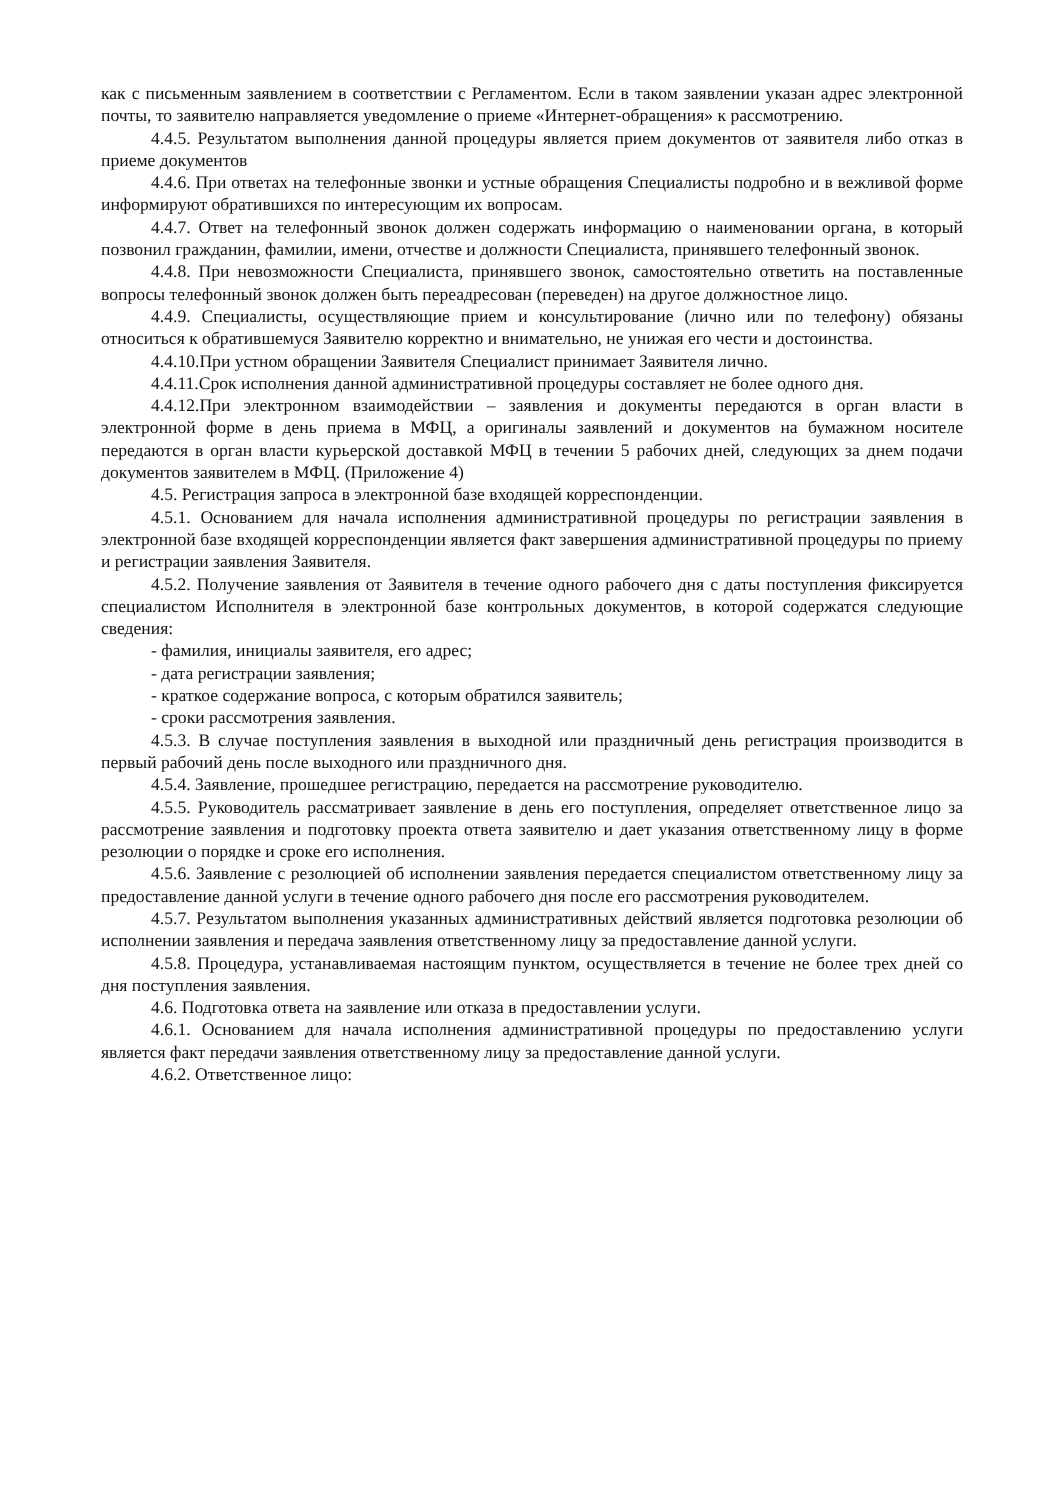как с письменным заявлением в соответствии с Регламентом. Если в таком заявлении указан адрес электронной почты, то заявителю направляется уведомление о приеме «Интернет-обращения» к рассмотрению.
4.4.5. Результатом выполнения данной процедуры является прием документов от заявителя либо отказ в приеме документов
4.4.6. При ответах на телефонные звонки и устные обращения Специалисты подробно и в вежливой форме информируют обратившихся по интересующим их вопросам.
4.4.7. Ответ на телефонный звонок должен содержать информацию о наименовании органа, в который позвонил гражданин, фамилии, имени, отчестве и должности Специалиста, принявшего телефонный звонок.
4.4.8. При невозможности Специалиста, принявшего звонок, самостоятельно ответить на поставленные вопросы телефонный звонок должен быть переадресован (переведен) на другое должностное лицо.
4.4.9. Специалисты, осуществляющие прием и консультирование (лично или по телефону) обязаны относиться к обратившемуся Заявителю корректно и внимательно, не унижая его чести и достоинства.
4.4.10.При устном обращении Заявителя Специалист принимает Заявителя лично.
4.4.11.Срок исполнения данной административной процедуры составляет не более одного дня.
4.4.12.При электронном взаимодействии – заявления и документы передаются в орган власти в электронной форме в день приема в МФЦ, а оригиналы заявлений и документов на бумажном носителе передаются в орган власти курьерской доставкой МФЦ в течении 5 рабочих дней, следующих за днем подачи документов заявителем в МФЦ. (Приложение 4)
4.5. Регистрация запроса в электронной базе входящей корреспонденции.
4.5.1. Основанием для начала исполнения административной процедуры по регистрации заявления в электронной базе входящей корреспонденции является факт завершения административной процедуры по приему и регистрации заявления Заявителя.
4.5.2. Получение заявления от Заявителя в течение одного рабочего дня с даты поступления фиксируется специалистом Исполнителя в электронной базе контрольных документов, в которой содержатся следующие сведения:
- фамилия, инициалы заявителя, его адрес;
- дата регистрации заявления;
- краткое содержание вопроса, с которым обратился заявитель;
- сроки рассмотрения заявления.
4.5.3. В случае поступления заявления в выходной или праздничный день регистрация производится в первый рабочий день после выходного или праздничного дня.
4.5.4. Заявление, прошедшее регистрацию, передается на рассмотрение руководителю.
4.5.5. Руководитель рассматривает заявление в день его поступления, определяет ответственное лицо за рассмотрение заявления и подготовку проекта ответа заявителю и дает указания ответственному лицу в форме резолюции о порядке и сроке его исполнения.
4.5.6. Заявление с резолюцией об исполнении заявления передается специалистом ответственному лицу за предоставление данной услуги в течение одного рабочего дня после его рассмотрения руководителем.
4.5.7. Результатом выполнения указанных административных действий является подготовка резолюции об исполнении заявления и передача заявления ответственному лицу за предоставление данной услуги.
4.5.8. Процедура, устанавливаемая настоящим пунктом, осуществляется в течение не более трех дней со дня поступления заявления.
4.6. Подготовка ответа на заявление или отказа в предоставлении услуги.
4.6.1. Основанием для начала исполнения административной процедуры по предоставлению услуги является факт передачи заявления ответственному лицу за предоставление данной услуги.
4.6.2. Ответственное лицо: